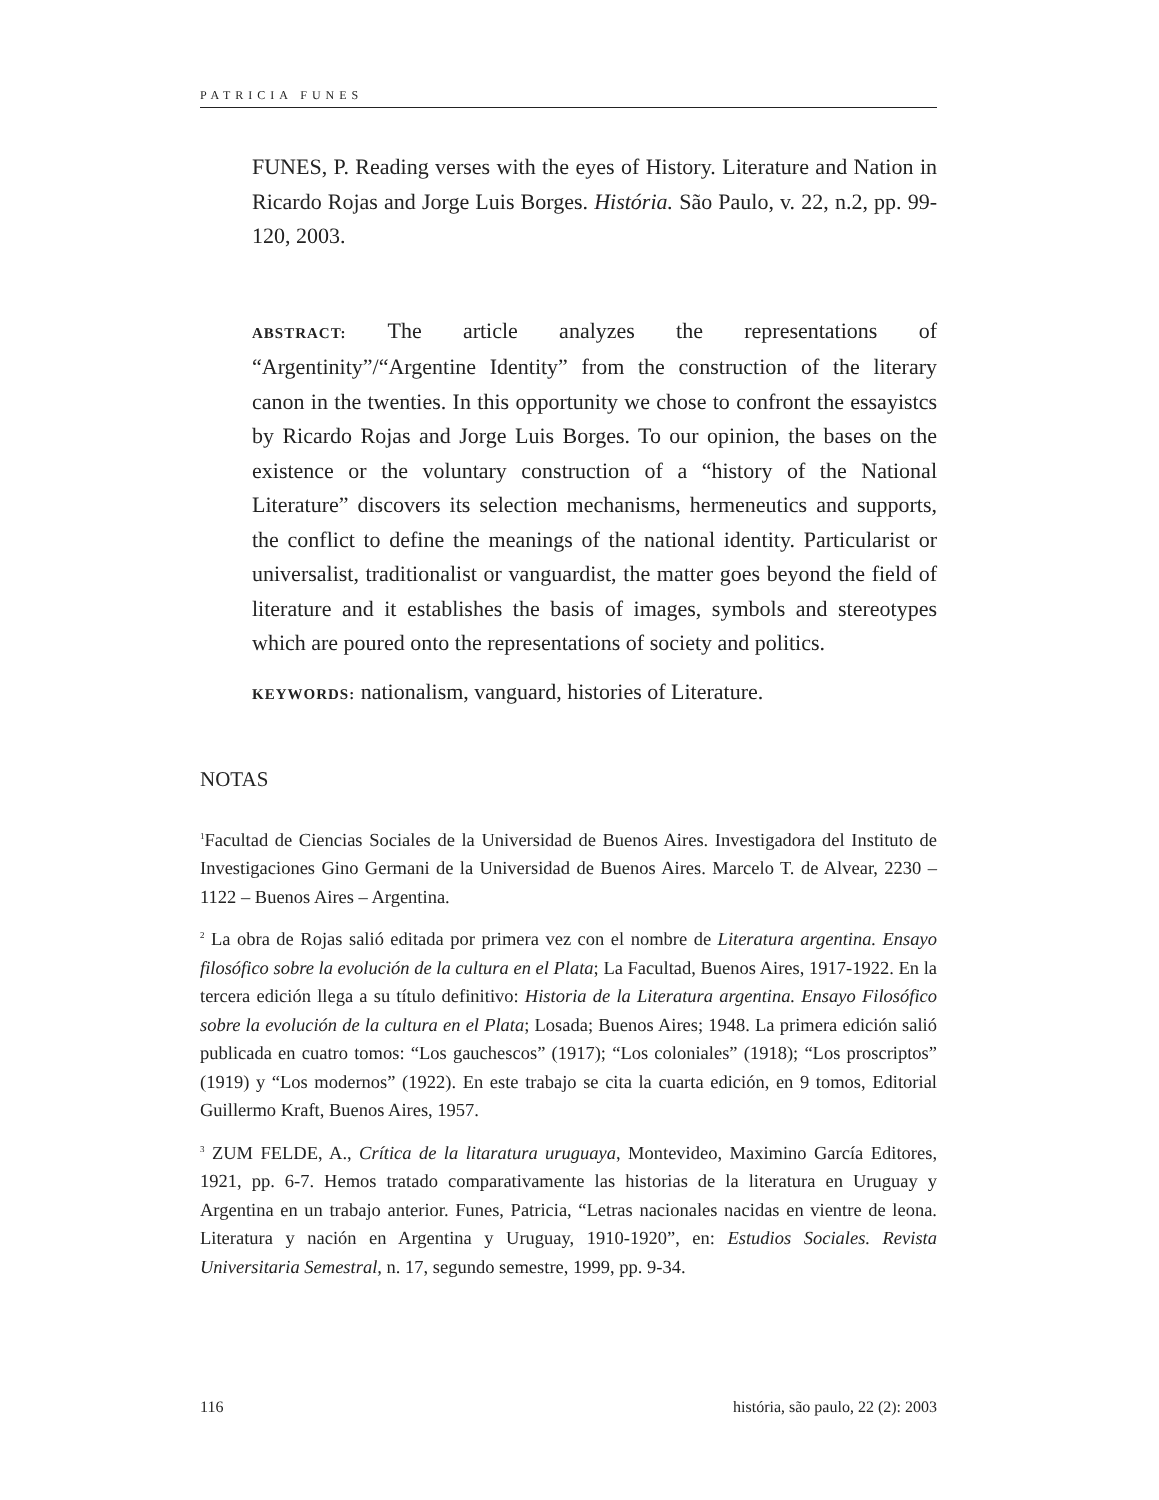PATRICIA FUNES
FUNES, P. Reading verses with the eyes of History. Literature and Nation in Ricardo Rojas and Jorge Luis Borges. História. São Paulo, v. 22, n.2, pp. 99-120, 2003.
ABSTRACT: The article analyzes the representations of “Argentinity”/“Argentine Identity” from the construction of the literary canon in the twenties. In this opportunity we chose to confront the essayistcs by Ricardo Rojas and Jorge Luis Borges. To our opinion, the bases on the existence or the voluntary construction of a “history of the National Literature” discovers its selection mechanisms, hermeneutics and supports, the conflict to define the meanings of the national identity. Particularist or universalist, traditionalist or vanguardist, the matter goes beyond the field of literature and it establishes the basis of images, symbols and stereotypes which are poured onto the representations of society and politics.
KEYWORDS: nationalism, vanguard, histories of Literature.
NOTAS
<sup>1</sup> Facultad de Ciencias Sociales de la Universidad de Buenos Aires. Investigadora del Instituto de Investigaciones Gino Germani de la Universidad de Buenos Aires. Marcelo T. de Alvear, 2230 – 1122 – Buenos Aires – Argentina.
<sup>2</sup> La obra de Rojas salió editada por primera vez con el nombre de Literatura argentina. Ensayo filosófico sobre la evolución de la cultura en el Plata; La Facultad, Buenos Aires, 1917-1922. En la tercera edición llega a su título definitivo: Historia de la Literatura argentina. Ensayo Filosófico sobre la evolución de la cultura en el Plata; Losada; Buenos Aires; 1948. La primera edición salió publicada en cuatro tomos: “Los gauchescos” (1917); “Los coloniales” (1918); “Los proscriptos” (1919) y “Los modernos” (1922). En este trabajo se cita la cuarta edición, en 9 tomos, Editorial Guillermo Kraft, Buenos Aires, 1957.
<sup>3</sup> ZUM FELDE, A., Crítica de la litaratura uruguaya, Montevideo, Maximino García Editores, 1921, pp. 6-7. Hemos tratado comparativamente las historias de la literatura en Uruguay y Argentina en un trabajo anterior. Funes, Patricia, “Letras nacionales nacidas en vientre de leona. Literatura y nación en Argentina y Uruguay, 1910-1920”, en: Estudios Sociales. Revista Universitaria Semestral, n. 17, segundo semestre, 1999, pp. 9-34.
116 história, são paulo, 22 (2): 2003